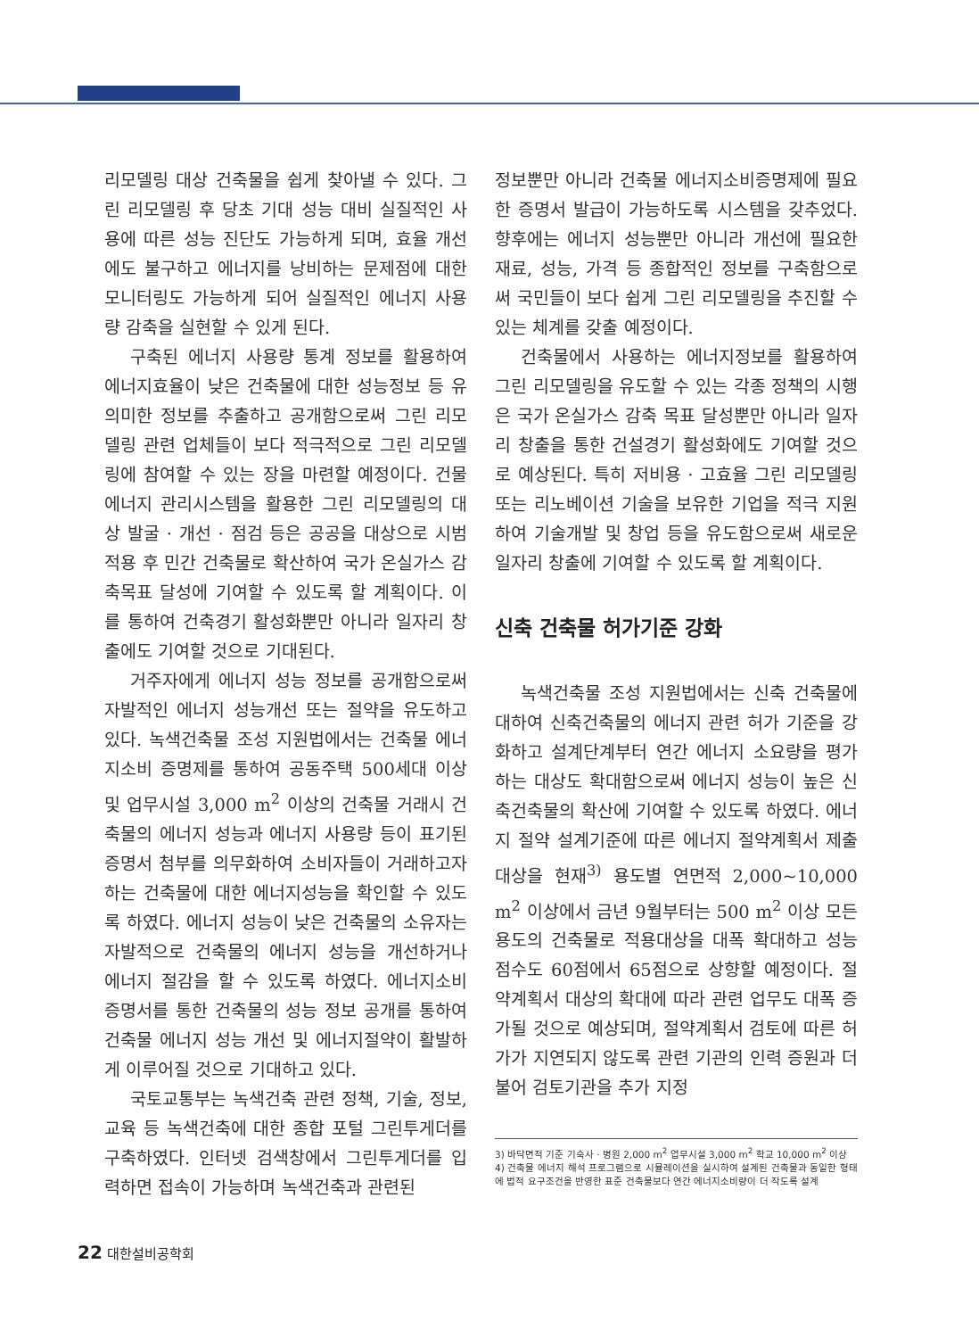리모델링 대상 건축물을 쉽게 찾아낼 수 있다. 그린 리모델링 후 당초 기대 성능 대비 실질적인 사용에 따른 성능 진단도 가능하게 되며, 효율 개선에도 불구하고 에너지를 낭비하는 문제점에 대한 모니터링도 가능하게 되어 실질적인 에너지 사용량 감축을 실현할 수 있게 된다.
구축된 에너지 사용량 통계 정보를 활용하여 에너지효율이 낮은 건축물에 대한 성능정보 등 유의미한 정보를 추출하고 공개함으로써 그린 리모델링 관련 업체들이 보다 적극적으로 그린 리모델링에 참여할 수 있는 장을 마련할 예정이다. 건물에너지 관리시스템을 활용한 그린 리모델링의 대상 발굴 · 개선 · 점검 등은 공공을 대상으로 시범적용 후 민간 건축물로 확산하여 국가 온실가스 감축목표 달성에 기여할 수 있도록 할 계획이다. 이를 통하여 건축경기 활성화뿐만 아니라 일자리 창출에도 기여할 것으로 기대된다.
거주자에게 에너지 성능 정보를 공개함으로써 자발적인 에너지 성능개선 또는 절약을 유도하고 있다. 녹색건축물 조성 지원법에서는 건축물 에너지소비 증명제를 통하여 공동주택 500세대 이상 및 업무시설 3,000 m<sup>2</sup> 이상의 건축물 거래시 건축물의 에너지 성능과 에너지 사용량 등이 표기된 증명서 첨부를 의무화하여 소비자들이 거래하고자 하는 건축물에 대한 에너지성능을 확인할 수 있도록 하였다. 에너지 성능이 낮은 건축물의 소유자는 자발적으로 건축물의 에너지 성능을 개선하거나 에너지 절감을 할 수 있도록 하였다. 에너지소비 증명서를 통한 건축물의 성능 정보 공개를 통하여 건축물 에너지 성능 개선 및 에너지절약이 활발하게 이루어질 것으로 기대하고 있다.
국토교통부는 녹색건축 관련 정책, 기술, 정보, 교육 등 녹색건축에 대한 종합 포털 그린투게더를 구축하였다. 인터넷 검색창에서 그린투게더를 입력하면 접속이 가능하며 녹색건축과 관련된
정보뿐만 아니라 건축물 에너지소비증명제에 필요한 증명서 발급이 가능하도록 시스템을 갖추었다. 향후에는 에너지 성능뿐만 아니라 개선에 필요한 재료, 성능, 가격 등 종합적인 정보를 구축함으로써 국민들이 보다 쉽게 그린 리모델링을 추진할 수 있는 체계를 갖출 예정이다.
건축물에서 사용하는 에너지정보를 활용하여 그린 리모델링을 유도할 수 있는 각종 정책의 시행은 국가 온실가스 감축 목표 달성뿐만 아니라 일자리 창출을 통한 건설경기 활성화에도 기여할 것으로 예상된다. 특히 저비용 · 고효율 그린 리모델링 또는 리노베이션 기술을 보유한 기업을 적극 지원하여 기술개발 및 창업 등을 유도함으로써 새로운 일자리 창출에 기여할 수 있도록 할 계획이다.
신축 건축물 허가기준 강화
녹색건축물 조성 지원법에서는 신축 건축물에 대하여 신축건축물의 에너지 관련 허가 기준을 강화하고 설계단계부터 연간 에너지 소요량을 평가하는 대상도 확대함으로써 에너지 성능이 높은 신축건축물의 확산에 기여할 수 있도록 하였다. 에너지 절약 설계기준에 따른 에너지 절약계획서 제출대상을 현재<sup>3)</sup> 용도별 연면적 2,000~10,000 m<sup>2</sup> 이상에서 금년 9월부터는 500 m<sup>2</sup> 이상 모든 용도의 건축물로 적용대상을 대폭 확대하고 성능 점수도 60점에서 65점으로 상향할 예정이다. 절약계획서 대상의 확대에 따라 관련 업무도 대폭 증가될 것으로 예상되며, 절약계획서 검토에 따른 허가가 지연되지 않도록 관련 기관의 인력 증원과 더불어 검토기관을 추가 지정
3) 바닥면적 기준 기숙사 · 병원 2,000 m<sup>2</sup> 업무시설 3,000 m<sup>2</sup> 학교 10,000 m<sup>2</sup> 이상
4) 건축물 에너지 해석 프로그램으로 시뮬레이션을 실시하여 설계된 건축물과 동일한 형태에 법적 요구조건을 반영한 표준 건축물보다 연간 에너지소비량이 더 작도록 설계
22 대한설비공학회